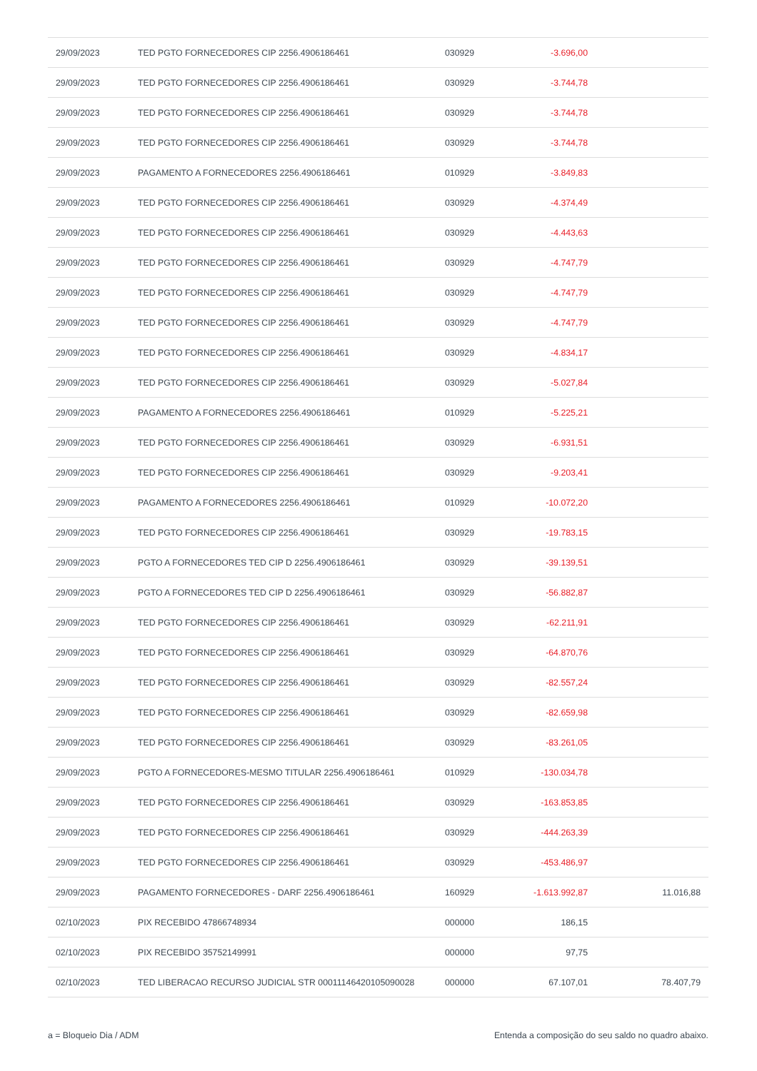| 29/09/2023 | TED PGTO FORNECEDORES CIP 2256.4906186461 | 030929 | -3.696,00 | |
| 29/09/2023 | TED PGTO FORNECEDORES CIP 2256.4906186461 | 030929 | -3.744,78 | |
| 29/09/2023 | TED PGTO FORNECEDORES CIP 2256.4906186461 | 030929 | -3.744,78 | |
| 29/09/2023 | TED PGTO FORNECEDORES CIP 2256.4906186461 | 030929 | -3.744,78 | |
| 29/09/2023 | PAGAMENTO A FORNECEDORES 2256.4906186461 | 010929 | -3.849,83 | |
| 29/09/2023 | TED PGTO FORNECEDORES CIP 2256.4906186461 | 030929 | -4.374,49 | |
| 29/09/2023 | TED PGTO FORNECEDORES CIP 2256.4906186461 | 030929 | -4.443,63 | |
| 29/09/2023 | TED PGTO FORNECEDORES CIP 2256.4906186461 | 030929 | -4.747,79 | |
| 29/09/2023 | TED PGTO FORNECEDORES CIP 2256.4906186461 | 030929 | -4.747,79 | |
| 29/09/2023 | TED PGTO FORNECEDORES CIP 2256.4906186461 | 030929 | -4.747,79 | |
| 29/09/2023 | TED PGTO FORNECEDORES CIP 2256.4906186461 | 030929 | -4.834,17 | |
| 29/09/2023 | TED PGTO FORNECEDORES CIP 2256.4906186461 | 030929 | -5.027,84 | |
| 29/09/2023 | PAGAMENTO A FORNECEDORES 2256.4906186461 | 010929 | -5.225,21 | |
| 29/09/2023 | TED PGTO FORNECEDORES CIP 2256.4906186461 | 030929 | -6.931,51 | |
| 29/09/2023 | TED PGTO FORNECEDORES CIP 2256.4906186461 | 030929 | -9.203,41 | |
| 29/09/2023 | PAGAMENTO A FORNECEDORES 2256.4906186461 | 010929 | -10.072,20 | |
| 29/09/2023 | TED PGTO FORNECEDORES CIP 2256.4906186461 | 030929 | -19.783,15 | |
| 29/09/2023 | PGTO A FORNECEDORES TED CIP D 2256.4906186461 | 030929 | -39.139,51 | |
| 29/09/2023 | PGTO A FORNECEDORES TED CIP D 2256.4906186461 | 030929 | -56.882,87 | |
| 29/09/2023 | TED PGTO FORNECEDORES CIP 2256.4906186461 | 030929 | -62.211,91 | |
| 29/09/2023 | TED PGTO FORNECEDORES CIP 2256.4906186461 | 030929 | -64.870,76 | |
| 29/09/2023 | TED PGTO FORNECEDORES CIP 2256.4906186461 | 030929 | -82.557,24 | |
| 29/09/2023 | TED PGTO FORNECEDORES CIP 2256.4906186461 | 030929 | -82.659,98 | |
| 29/09/2023 | TED PGTO FORNECEDORES CIP 2256.4906186461 | 030929 | -83.261,05 | |
| 29/09/2023 | PGTO A FORNECEDORES-MESMO TITULAR 2256.4906186461 | 010929 | -130.034,78 | |
| 29/09/2023 | TED PGTO FORNECEDORES CIP 2256.4906186461 | 030929 | -163.853,85 | |
| 29/09/2023 | TED PGTO FORNECEDORES CIP 2256.4906186461 | 030929 | -444.263,39 | |
| 29/09/2023 | TED PGTO FORNECEDORES CIP 2256.4906186461 | 030929 | -453.486,97 | |
| 29/09/2023 | PAGAMENTO FORNECEDORES - DARF 2256.4906186461 | 160929 | -1.613.992,87 | 11.016,88 |
| 02/10/2023 | PIX RECEBIDO 47866748934 | 000000 | 186,15 | |
| 02/10/2023 | PIX RECEBIDO 35752149991 | 000000 | 97,75 | |
| 02/10/2023 | TED LIBERACAO RECURSO JUDICIAL STR 00011146420105090028 | 000000 | 67.107,01 | 78.407,79 |
a = Bloqueio Dia / ADM Entenda a composição do seu saldo no quadro abaixo.